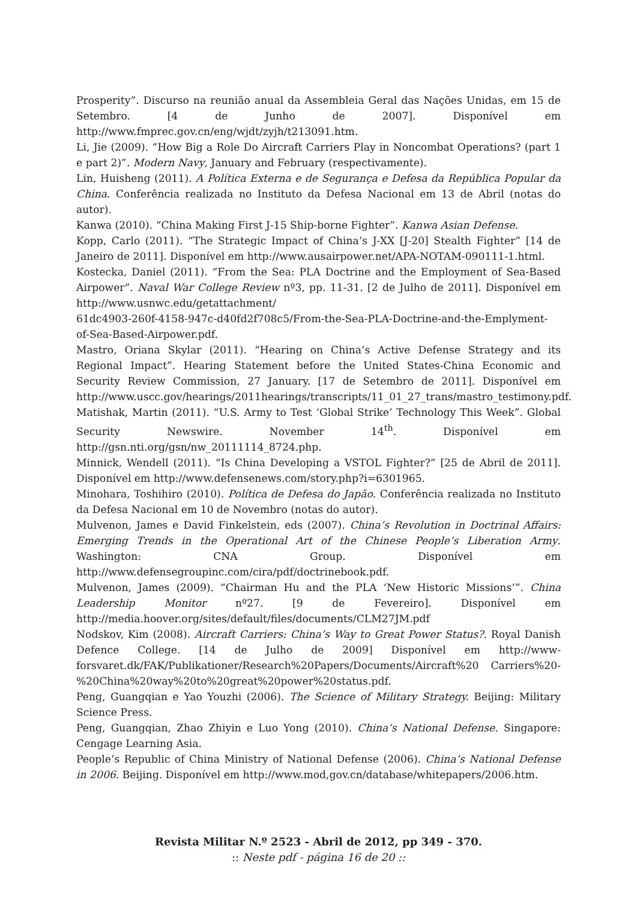Prosperity”. Discurso na reunião anual da Assembleia Geral das Nações Unidas, em 15 de Setembro. [4 de Junho de 2007]. Disponível em http://www.fmprec.gov.cn/eng/wjdt/zyjh/t213091.htm.
Li, Jie (2009). “How Big a Role Do Aircraft Carriers Play in Noncombat Operations? (part 1 e part 2)”. Modern Navy, January and February (respectivamente).
Lin, Huisheng (2011). A Política Externa e de Segurança e Defesa da República Popular da China. Conferência realizada no Instituto da Defesa Nacional em 13 de Abril (notas do autor).
Kanwa (2010). “China Making First J-15 Ship-borne Fighter”. Kanwa Asian Defense.
Kopp, Carlo (2011). “The Strategic Impact of China’s J-XX [J-20] Stealth Fighter” [14 de Janeiro de 2011]. Disponível em http://www.ausairpower.net/APA-NOTAM-090111-1.html.
Kostecka, Daniel (2011). “From the Sea: PLA Doctrine and the Employment of Sea-Based Airpower”. Naval War College Review nº3, pp. 11-31. [2 de Julho de 2011]. Disponível em http://www.usnwc.edu/getattachment/
61dc4903-260f-4158-947c-d40fd2f708c5/From-the-Sea-PLA-Doctrine-and-the-Emplyment-of-Sea-Based-Airpower.pdf.
Mastro, Oriana Skylar (2011). “Hearing on China’s Active Defense Strategy and its Regional Impact”. Hearing Statement before the United States-China Economic and Security Review Commission, 27 January. [17 de Setembro de 2011]. Disponível em http://www.uscc.gov/hearings/2011hearings/transcripts/11_01_27_trans/mastro_testimony.pdf.
Matishak, Martin (2011). “U.S. Army to Test ‘Global Strike’ Technology This Week”. Global Security Newswire. November 14<sup>th</sup>. Disponível em http://gsn.nti.org/gsn/nw_20111114_8724.php.
Minnick, Wendell (2011). “Is China Developing a VSTOL Fighter?” [25 de Abril de 2011]. Disponível em http://www.defensenews.com/story.php?i=6301965.
Minohara, Toshihiro (2010). Política de Defesa do Japão. Conferência realizada no Instituto da Defesa Nacional em 10 de Novembro (notas do autor).
Mulvenon, James e David Finkelstein, eds (2007). China’s Revolution in Doctrinal Affairs: Emerging Trends in the Operational Art of the Chinese People’s Liberation Army. Washington: CNA Group. Disponível em http://www.defensegroupinc.com/cira/pdf/doctrinebook.pdf.
Mulvenon, James (2009). “Chairman Hu and the PLA ‘New Historic Missions’”. China Leadership Monitor nº27. [9 de Fevereiro]. Disponível em http://media.hoover.org/sites/default/files/documents/CLM27JM.pdf
Nodskov, Kim (2008). Aircraft Carriers: China’s Way to Great Power Status?. Royal Danish Defence College. [14 de Julho de 2009] Disponível em http://www-forsvaret.dk/FAK/Publikationer/Research%20Papers/Documents/Aircraft%20 Carriers%20-%20China%20way%20to%20great%20power%20status.pdf.
Peng, Guangqian e Yao Youzhi (2006). The Science of Military Strategy. Beijing: Military Science Press.
Peng, Guangqian, Zhao Zhiyin e Luo Yong (2010). China’s National Defense. Singapore: Cengage Learning Asia.
People’s Republic of China Ministry of National Defense (2006). China’s National Defense in 2006. Beijing. Disponível em http://www.mod,gov.cn/database/whitepapers/2006.htm.
Revista Militar N.º 2523 - Abril de 2012, pp 349 - 370.
:: Neste pdf - página 16 de 20 ::